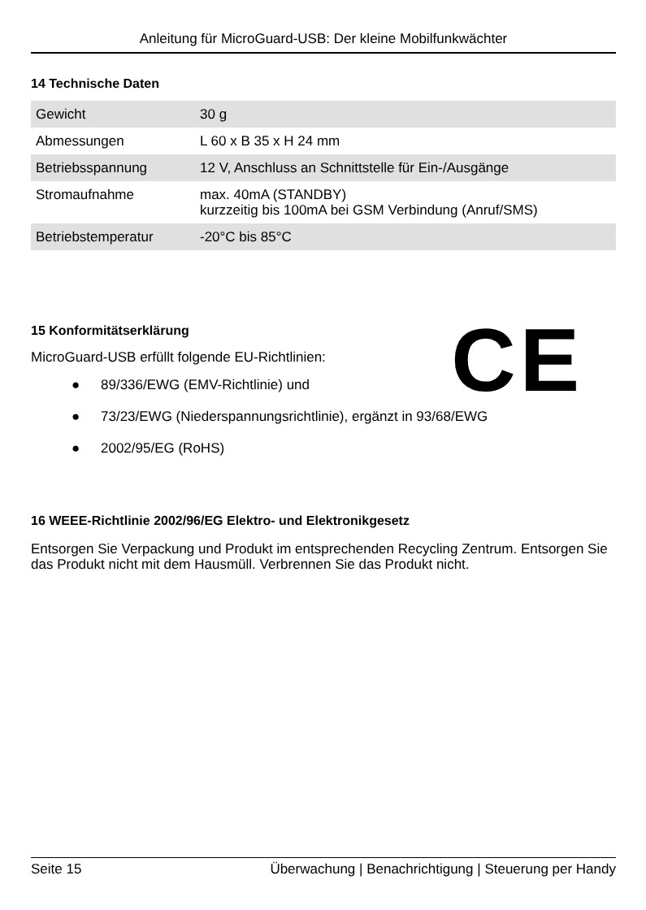Anleitung für MicroGuard-USB: Der kleine Mobilfunkwächter
14 Technische Daten
| Gewicht | 30 g |
| Abmessungen | L 60 x B 35 x H 24 mm |
| Betriebsspannung | 12 V, Anschluss an Schnittstelle für Ein-/Ausgänge |
| Stromaufnahme | max. 40mA (STANDBY) kurzzeitig bis 100mA bei GSM Verbindung (Anruf/SMS) |
| Betriebstemperatur | -20°C bis 85°C |
CE
15 Konformitätserklärung
MicroGuard-USB erfüllt folgende EU-Richtlinien:
● 89/336/EWG (EMV-Richtlinie) und
● 73/23/EWG (Niederspannungsrichtlinie), ergänzt in 93/68/EWG
● 2002/95/EG (RoHS)
16 WEEE-Richtlinie 2002/96/EG Elektro- und Elektronikgesetz
Entsorgen Sie Verpackung und Produkt im entsprechenden Recycling Zentrum. Entsorgen Sie das Produkt nicht mit dem Hausmüll. Verbrennen Sie das Produkt nicht.
Seite 15 Überwachung | Benachrichtigung | Steuerung per Handy